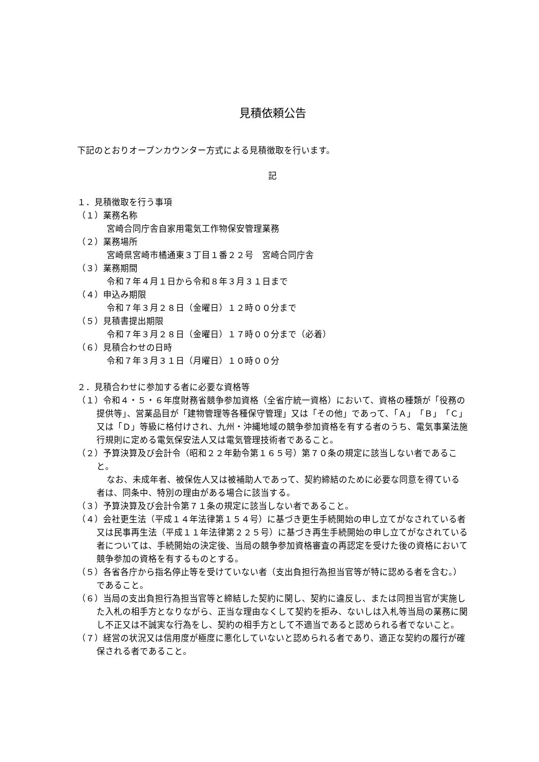見積依頼公告
下記のとおりオープンカウンター方式による見積徴取を行います。
記
１．見積徴取を行う事項
（１）業務名称
宮崎合同庁舎自家用電気工作物保安管理業務
（２）業務場所
宮崎県宮崎市橘通東３丁目１番２２号　宮崎合同庁舎
（３）業務期間
令和７年４月１日から令和８年３月３１日まで
（４）申込み期限
令和７年３月２８日（金曜日）１２時００分まで
（５）見積書提出期限
令和７年３月２８日（金曜日）１７時００分まで（必着）
（６）見積合わせの日時
令和７年３月３１日（月曜日）１０時００分
２．見積合わせに参加する者に必要な資格等
（１）令和４・５・６年度財務省競争参加資格（全省庁統一資格）において、資格の種類が「役務の提供等」、営業品目が「建物管理等各種保守管理」又は「その他」であって、「Ａ」「Ｂ」「Ｃ」又は「Ｄ」等級に格付けされ、九州・沖縄地域の競争参加資格を有する者のうち、電気事業法施行規則に定める電気保安法人又は電気管理技術者であること。
（２）予算決算及び会計令（昭和２２年勅令第１６５号）第７０条の規定に該当しない者であること。
なお、未成年者、被保佐人又は被補助人であって、契約締結のために必要な同意を得ている者は、同条中、特別の理由がある場合に該当する。
（３）予算決算及び会計令第７１条の規定に該当しない者であること。
（４）会社更生法（平成１４年法律第１５４号）に基づき更生手続開始の申し立てがなされている者又は民事再生法（平成１１年法律第２２５号）に基づき再生手続開始の申し立てがなされている者については、手続開始の決定後、当局の競争参加資格審査の再認定を受けた後の資格において競争参加の資格を有するものとする。
（５）各省各庁から指名停止等を受けていない者（支出負担行為担当官等が特に認める者を含む。）であること。
（６）当局の支出負担行為担当官等と締結した契約に関し、契約に違反し、または同担当官が実施した入札の相手方となりながら、正当な理由なくして契約を拒み、ないしは入札等当局の業務に関し不正又は不誠実な行為をし、契約の相手方として不適当であると認められる者でないこと。
（７）経営の状況又は信用度が極度に悪化していないと認められる者であり、適正な契約の履行が確保される者であること。